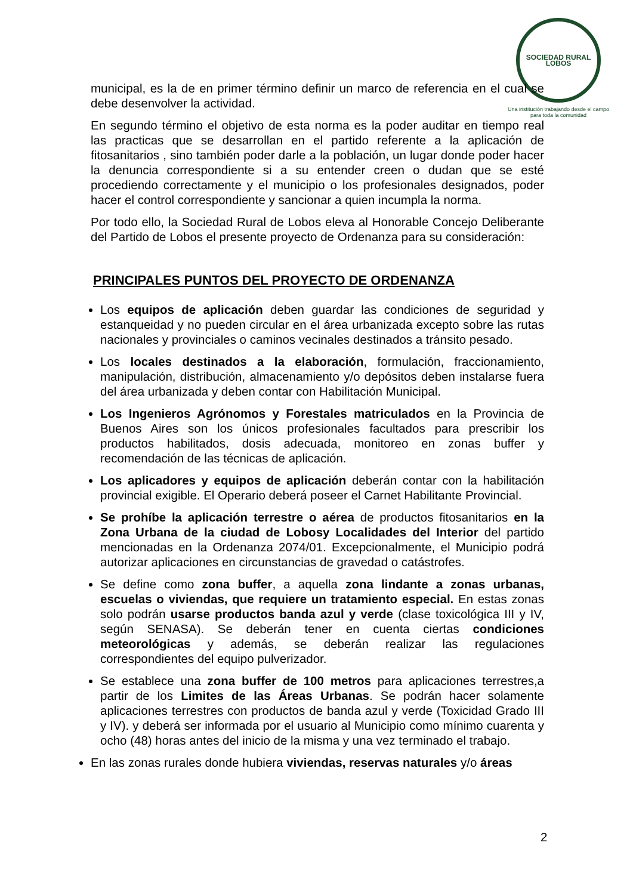SOCIEDAD RURAL
LOBOS
Una institución trabajando desde el campo para toda la comunidad
municipal, es la de en primer término definir un marco de referencia en el cual se debe desenvolver la actividad.
En segundo término el objetivo de esta norma es la poder auditar en tiempo real las practicas que se desarrollan en el partido referente a la aplicación de fitosanitarios , sino también poder darle a la población, un lugar donde poder hacer la denuncia correspondiente si a su entender creen o dudan que se esté procediendo correctamente y el municipio o los profesionales designados, poder hacer el control correspondiente y sancionar a quien incumpla la norma.
Por todo ello, la Sociedad Rural de Lobos eleva al Honorable Concejo Deliberante del Partido de Lobos el presente proyecto de Ordenanza para su consideración:
PRINCIPALES PUNTOS DEL PROYECTO DE ORDENANZA
Los equipos de aplicación deben guardar las condiciones de seguridad y estanqueidad y no pueden circular en el área urbanizada excepto sobre las rutas nacionales y provinciales o caminos vecinales destinados a tránsito pesado.
Los locales destinados a la elaboración, formulación, fraccionamiento, manipulación, distribución, almacenamiento y/o depósitos deben instalarse fuera del área urbanizada y deben contar con Habilitación Municipal.
Los Ingenieros Agrónomos y Forestales matriculados en la Provincia de Buenos Aires son los únicos profesionales facultados para prescribir los productos habilitados, dosis adecuada, monitoreo en zonas buffer y recomendación de las técnicas de aplicación.
Los aplicadores y equipos de aplicación deberán contar con la habilitación provincial exigible. El Operario deberá poseer el Carnet Habilitante Provincial.
Se prohíbe la aplicación terrestre o aérea de productos fitosanitarios en la Zona Urbana de la ciudad de Lobosy Localidades del Interior del partido mencionadas en la Ordenanza 2074/01. Excepcionalmente, el Municipio podrá autorizar aplicaciones en circunstancias de gravedad o catástrofes.
Se define como zona buffer, a aquella zona lindante a zonas urbanas, escuelas o viviendas, que requiere un tratamiento especial. En estas zonas solo podrán usarse productos banda azul y verde (clase toxicológica III y IV, según SENASA). Se deberán tener en cuenta ciertas condiciones meteorológicas y además, se deberán realizar las regulaciones correspondientes del equipo pulverizador.
Se establece una zona buffer de 100 metros para aplicaciones terrestres,a partir de los Limites de las Áreas Urbanas. Se podrán hacer solamente aplicaciones terrestres con productos de banda azul y verde (Toxicidad Grado III y IV). y deberá ser informada por el usuario al Municipio como mínimo cuarenta y ocho (48) horas antes del inicio de la misma y una vez terminado el trabajo.
En las zonas rurales donde hubiera viviendas, reservas naturales y/o áreas
2